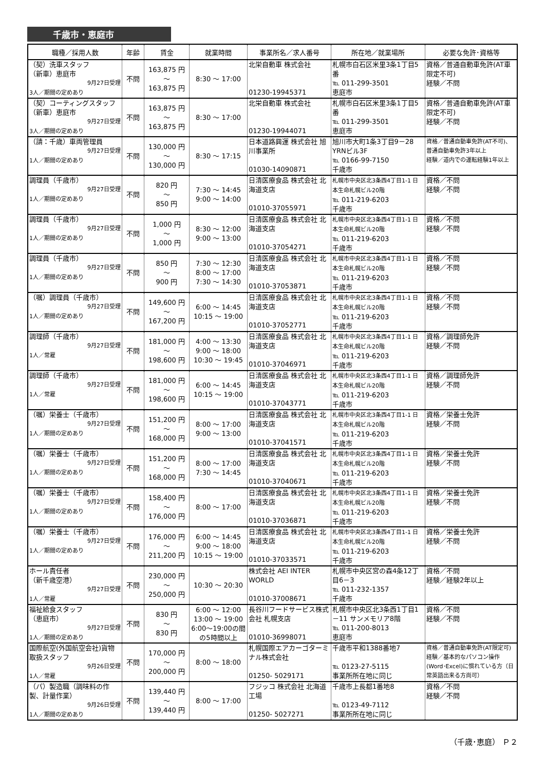千歳市・恵庭市
| 職種／採用人数 | 年齢 | 賃金 | 就業時間 | 事業所名／求人番号 | 所在地／就業場所 | 必要な免許･資格等 |
| --- | --- | --- | --- | --- | --- | --- |
| （契）洗車スタッフ （新車）恵庭市 9月27日受理 3人／期間の定めあり | 不問 | 163,875 円 ～ 163,875 円 | 8:30 ～ 17:00 | 北栄自動車 株式会社 01230-19945371 | 札幌市白石区米里3条1丁目5番 ℡ 011-299-3501 恵庭市 | 資格／普通自動車免許(AT車限定不可) 経験／不問 |
| （契）コーティングスタッフ（新車）恵庭市 9月27日受理 3人／期間の定めあり | 不問 | 163,875 円 ～ 163,875 円 | 8:30 ～ 17:00 | 北栄自動車 株式会社 01230-19944071 | 札幌市白石区米里3条1丁目5番 ℡ 011-299-3501 恵庭市 | 資格／普通自動車免許(AT車限定不可) 経験／不問 |
| （請：千歳）車両管理員 9月27日受理 1人／期間の定めあり | 不問 | 130,000 円 ～ 130,000 円 | 8:30 ～ 17:15 | 日本道路興運 株式会社 旭川事業所 01030-14090871 | 旭川市大町1条3丁目9－28 YRNビル3F ℡ 0166-99-7150 千歳市 | 資格／普通自動車免許(AT不可)、普通自動車免許3年以上 経験／道内での運転経験1年以上 |
| 調理員（千歳市） 9月27日受理 1人／期間の定めあり | 不問 | 820 円 ～ 850 円 | 7:30 ～ 14:45 9:00 ～ 14:00 | 日清医療食品 株式会社 北海道支店 01010-37055971 | 札幌市中央区北3条西4丁目1-1 日本生命札幌ビル20階 ℡ 011-219-6203 千歳市 | 資格／不問 経験／不問 |
| 調理員（千歳市） 9月27日受理 1人／期間の定めあり | 不問 | 1,000 円 ～ 1,000 円 | 8:30 ～ 12:00 9:00 ～ 13:00 | 日清医療食品 株式会社 北海道支店 01010-37054271 | 札幌市中央区北3条西4丁目1-1 日本生命札幌ビル20階 ℡ 011-219-6203 千歳市 | 資格／不問 経験／不問 |
| 調理員（千歳市） 9月27日受理 1人／期間の定めあり | 不問 | 850 円 ～ 900 円 | 7:30 ～ 12:30 8:00 ～ 17:00 7:30 ～ 14:30 | 日清医療食品 株式会社 北海道支店 01010-37053871 | 札幌市中央区北3条西4丁目1-1 日本生命札幌ビル20階 ℡ 011-219-6203 千歳市 | 資格／不問 経験／不問 |
| （嘱）調理員（千歳市） 9月27日受理 1人／期間の定めあり | 不問 | 149,600 円 ～ 167,200 円 | 6:00 ～ 14:45 10:15 ～ 19:00 | 日清医療食品 株式会社 北海道支店 01010-37052771 | 札幌市中央区北3条西4丁目1-1 日本生命札幌ビル20階 ℡ 011-219-6203 千歳市 | 資格／不問 経験／不問 |
| 調理師（千歳市） 9月27日受理 1人／常雇 | 不問 | 181,000 円 ～ 198,600 円 | 4:00 ～ 13:30 9:00 ～ 18:00 10:30 ～ 19:45 | 日清医療食品 株式会社 北海道支店 01010-37046971 | 札幌市中央区北3条西4丁目1-1 日本生命札幌ビル20階 ℡ 011-219-6203 千歳市 | 資格／調理師免許 経験／不問 |
| 調理師（千歳市） 9月27日受理 1人／常雇 | 不問 | 181,000 円 ～ 198,600 円 | 6:00 ～ 14:45 10:15 ～ 19:00 | 日清医療食品 株式会社 北海道支店 01010-37043771 | 札幌市中央区北3条西4丁目1-1 日本生命札幌ビル20階 ℡ 011-219-6203 千歳市 | 資格／調理師免許 経験／不問 |
| （嘱）栄養士（千歳市） 9月27日受理 1人／期間の定めあり | 不問 | 151,200 円 ～ 168,000 円 | 8:00 ～ 17:00 9:00 ～ 13:00 | 日清医療食品 株式会社 北海道支店 01010-37041571 | 札幌市中央区北3条西4丁目1-1 日本生命札幌ビル20階 ℡ 011-219-6203 千歳市 | 資格／栄養士免許 経験／不問 |
| （嘱）栄養士（千歳市） 9月27日受理 1人／期間の定めあり | 不問 | 151,200 円 ～ 168,000 円 | 8:00 ～ 17:00 7:30 ～ 14:45 | 日清医療食品 株式会社 北海道支店 01010-37040671 | 札幌市中央区北3条西4丁目1-1 日本生命札幌ビル20階 ℡ 011-219-6203 千歳市 | 資格／栄養士免許 経験／不問 |
| （嘱）栄養士（千歳市） 9月27日受理 1人／期間の定めあり | 不問 | 158,400 円 ～ 176,000 円 | 8:00 ～ 17:00 | 日清医療食品 株式会社 北海道支店 01010-37036871 | 札幌市中央区北3条西4丁目1-1 日本生命札幌ビル20階 ℡ 011-219-6203 千歳市 | 資格／栄養士免許 経験／不問 |
| （嘱）栄養士（千歳市） 9月27日受理 1人／期間の定めあり | 不問 | 176,000 円 ～ 211,200 円 | 6:00 ～ 14:45 9:00 ～ 18:00 10:15 ～ 19:00 | 日清医療食品 株式会社 北海道支店 01010-37033571 | 札幌市中央区北3条西4丁目1-1 日本生命札幌ビル20階 ℡ 011-219-6203 千歳市 | 資格／栄養士免許 経験／不問 |
| ホール責任者 （新千歳空港） 9月27日受理 1人／常雇 | 不問 | 230,000 円 ～ 250,000 円 | 10:30 ～ 20:30 | 株式会社 AEI INTER WORLD 01010-37008671 | 札幌市中央区宮の森4条12丁目6－3 ℡ 011-232-1357 千歳市 | 資格／不問 経験／経験2年以上 |
| 福祉給食スタッフ （恵庭市） 9月27日受理 1人／期間の定めあり | 不問 | 830 円 ～ 830 円 | 6:00 ～ 12:00 13:00 ～ 19:00 6:00～19:00の間の5時間以上 | 長谷川フードサービス株式会社 札幌支店 01010-36998071 | 札幌市中央区北3条西1丁目1－11 サンメモリア8階 ℡ 011-200-8013 恵庭市 | 資格／不問 経験／不問 |
| 国際航空(外国航空会社)貨物取扱スタッフ 9月26日受理 1人／常雇 | 不問 | 170,000 円 ～ 200,000 円 | 8:00 ～ 18:00 | 札幌国際エアカーゴターミナル株式会社 01250- 5029171 | 千歳市平和1388番地7 ℡ 0123-27-5115 事業所所在地に同じ | 資格／普通自動車免許(AT限定可) 経験／基本的なパソコン操作(Word･Excel)に慣れている方（日常英語出来る方尚可） |
| （パ）製造職（調味料の作製、計量作業） 9月26日受理 1人／期間の定めあり | 不問 | 139,440 円 ～ 139,440 円 | 8:00 ～ 17:00 | フジッコ 株式会社 北海道工場 01250- 5027271 | 千歳市上長都1番地8 ℡ 0123-49-7112 事業所所在地に同じ | 資格／不問 経験／不問 |
（千歳･恵庭） Ｐ２